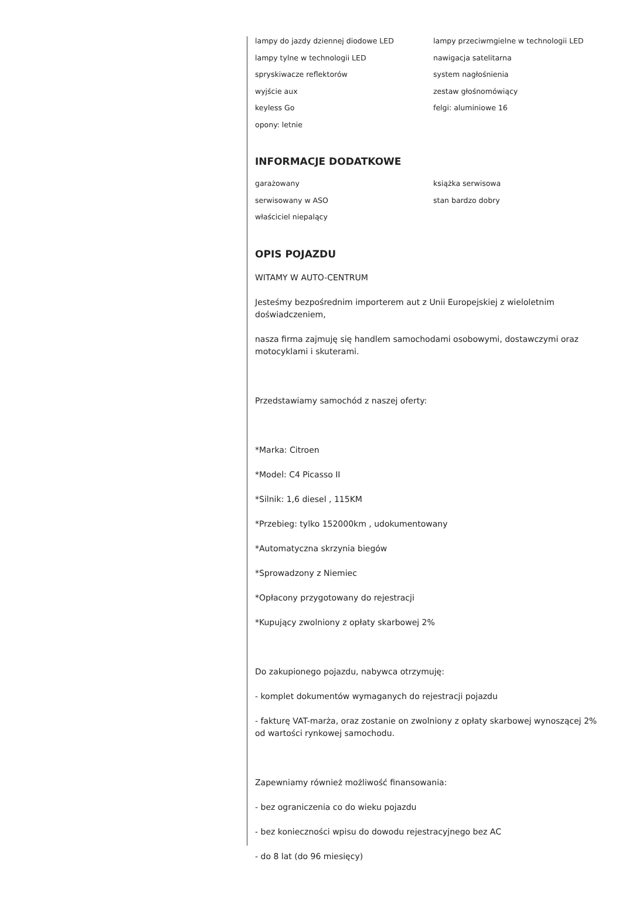lampy do jazdy dziennej diodowe LED
lampy przeciwmgielne w technologii LED
lampy tylne w technologii LED
nawigacja satelitarna
spryskiwacze reflektorów
system nagłośnienia
wyjście aux
zestaw głośnomówiący
keyless Go
felgi: aluminiowe 16
opony: letnie
INFORMACJE DODATKOWE
garażowany
książka serwisowa
serwisowany w ASO
stan bardzo dobry
właściciel niepalący
OPIS POJAZDU
WITAMY W AUTO-CENTRUM
Jesteśmy bezpośrednim importerem aut z Unii Europejskiej z wieloletnim doświadczeniem,
nasza firma zajmuję się handlem samochodami osobowymi, dostawczymi oraz motocyklami i skuterami.
Przedstawiamy samochód z naszej oferty:
*Marka: Citroen
*Model: C4 Picasso II
*Silnik: 1,6 diesel , 115KM
*Przebieg: tylko 152000km , udokumentowany
*Automatyczna skrzynia biegów
*Sprowadzony z Niemiec
*Opłacony przygotowany do rejestracji
*Kupujący zwolniony z opłaty skarbowej 2%
Do zakupionego pojazdu, nabywca otrzymuję:
- komplet dokumentów wymaganych do rejestracji pojazdu
- fakturę VAT-marża, oraz zostanie on zwolniony z opłaty skarbowej wynoszącej 2% od wartości rynkowej samochodu.
Zapewniamy również możliwość finansowania:
- bez ograniczenia co do wieku pojazdu
- bez konieczności wpisu do dowodu rejestracyjnego bez AC
- do 8 lat (do 96 miesięcy)